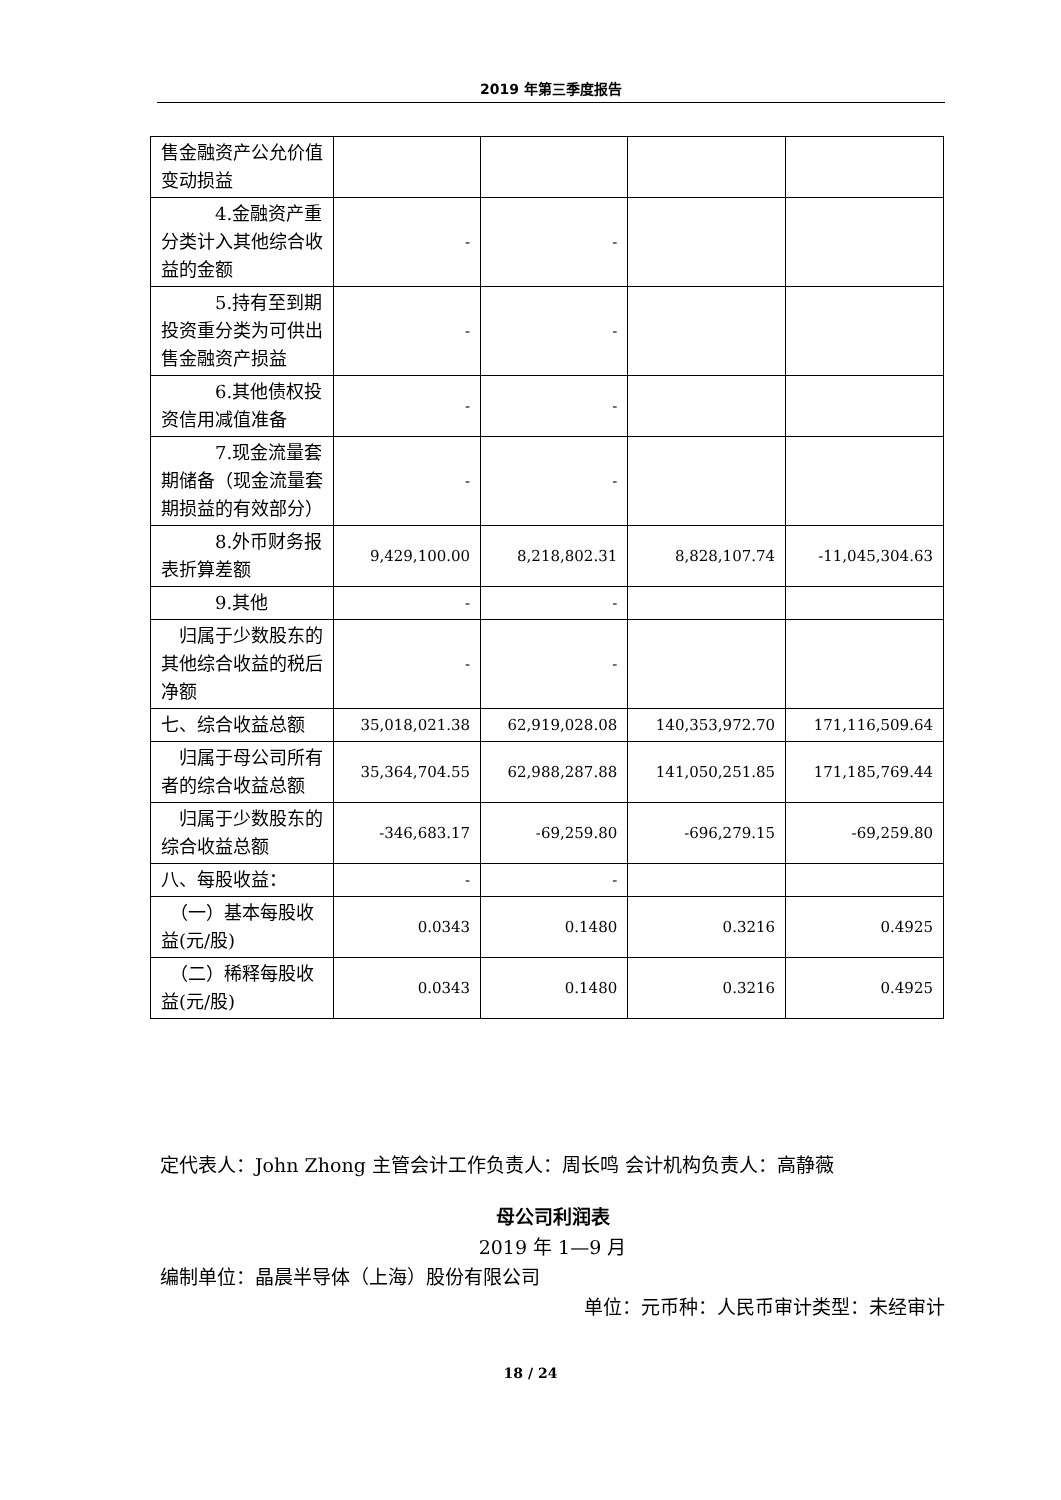2019 年第三季度报告
| 售金融资产公允价值变动损益 | | | | |
| 4.金融资产重分类计入其他综合收益的金额 | - | - | | |
| 5.持有至到期投资重分类为可供出售金融资产损益 | - | - | | |
| 6.其他债权投资信用减值准备 | - | - | | |
| 7.现金流量套期储备（现金流量套期损益的有效部分） | - | - | | |
| 8.外币财务报表折算差额 | 9,429,100.00 | 8,218,802.31 | 8,828,107.74 | -11,045,304.63 |
| 9.其他 | - | - | | |
| 归属于少数股东的其他综合收益的税后净额 | - | - | | |
| 七、综合收益总额 | 35,018,021.38 | 62,919,028.08 | 140,353,972.70 | 171,116,509.64 |
| 归属于母公司所有者的综合收益总额 | 35,364,704.55 | 62,988,287.88 | 141,050,251.85 | 171,185,769.44 |
| 归属于少数股东的综合收益总额 | -346,683.17 | -69,259.80 | -696,279.15 | -69,259.80 |
| 八、每股收益： | - | - | | |
| （一）基本每股收益(元/股) | 0.0343 | 0.1480 | 0.3216 | 0.4925 |
| （二）稀释每股收益(元/股) | 0.0343 | 0.1480 | 0.3216 | 0.4925 |
定代表人：John Zhong 主管会计工作负责人：周长鸣 会计机构负责人：高静薇
母公司利润表
2019 年 1—9 月
编制单位：晶晨半导体（上海）股份有限公司
单位：元币种：人民币审计类型：未经审计
18 / 24